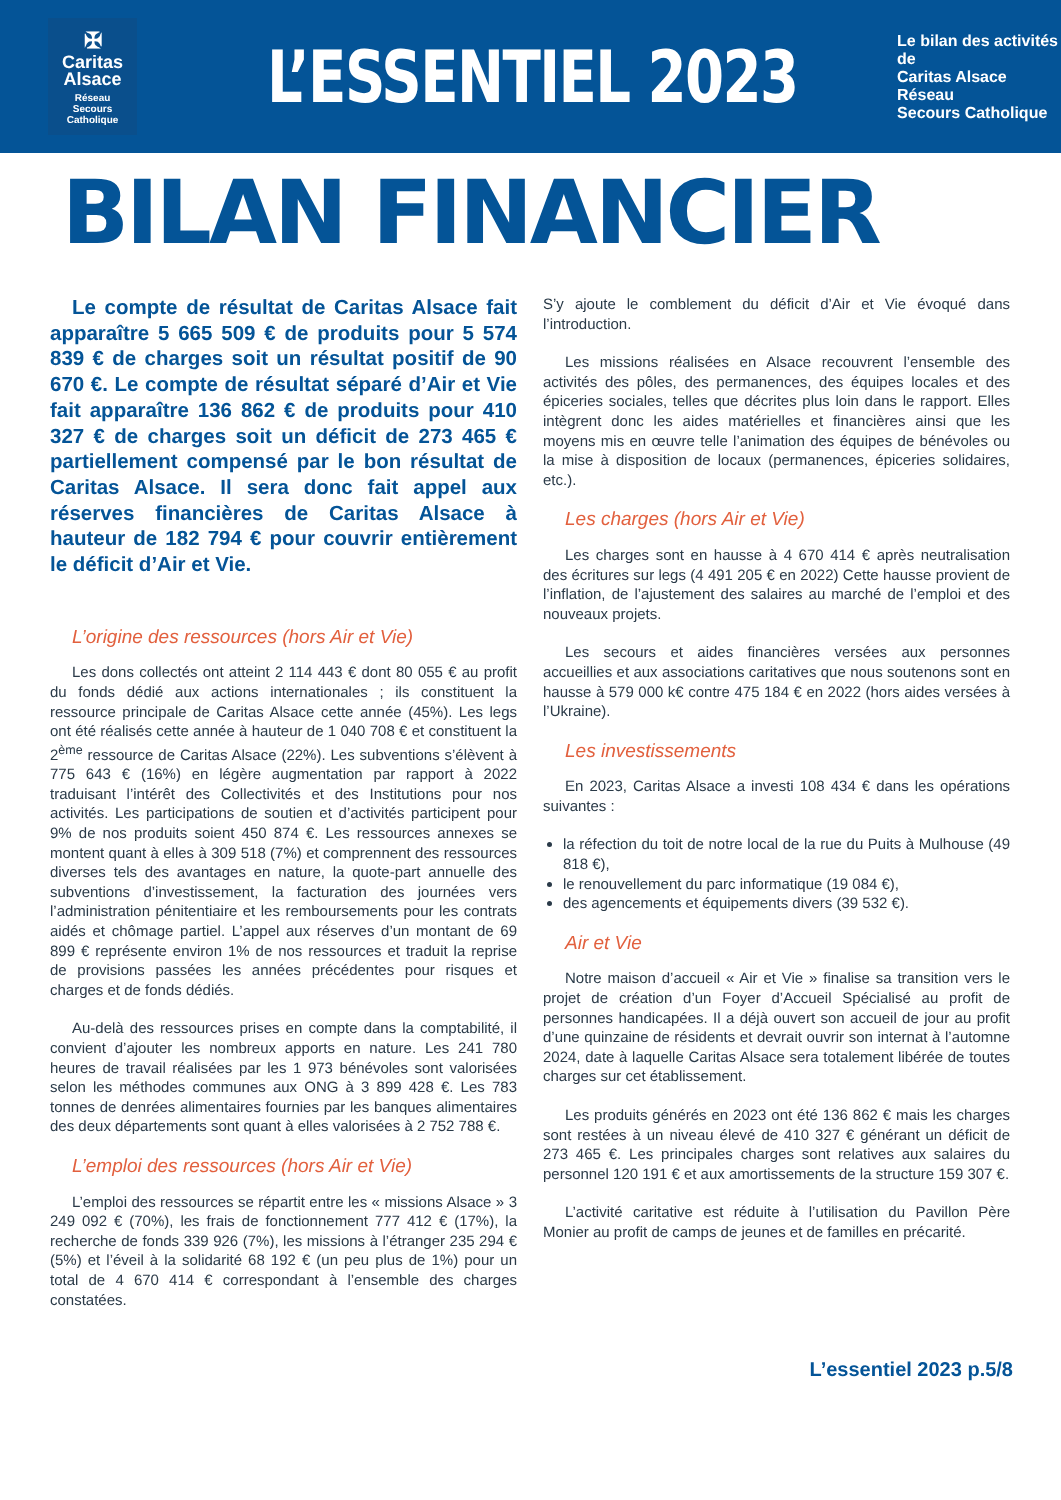✠
Caritas
Alsace
Réseau
Secours Catholique
L’ESSENTIEL 2023
Le bilan des activités de
Caritas Alsace Réseau
Secours Catholique
BILAN FINANCIER
Le compte de résultat de Caritas Alsace fait apparaître 5 665 509 € de produits pour 5 574 839 € de charges soit un résultat positif de 90 670 €. Le compte de résultat séparé d’Air et Vie fait apparaître 136 862 € de produits pour 410 327 € de charges soit un déficit de 273 465 € partiellement compensé par le bon résultat de Caritas Alsace. Il sera donc fait appel aux réserves financières de Caritas Alsace à hauteur de 182 794 € pour couvrir entièrement le déficit d’Air et Vie.
L’origine des ressources (hors Air et Vie)
Les dons collectés ont atteint 2 114 443 € dont 80 055 € au profit du fonds dédié aux actions internationales ; ils constituent la ressource principale de Caritas Alsace cette année (45%). Les legs ont été réalisés cette année à hauteur de 1 040 708 € et constituent la 2<sup>ème</sup> ressource de Caritas Alsace (22%). Les subventions s’élèvent à 775 643 € (16%) en légère augmentation par rapport à 2022 traduisant l’intérêt des Collectivités et des Institutions pour nos activités. Les participations de soutien et d’activités participent pour 9% de nos produits soient 450 874 €. Les ressources annexes se montent quant à elles à 309 518 (7%) et comprennent des ressources diverses tels des avantages en nature, la quote-part annuelle des subventions d’investissement, la facturation des journées vers l’administration pénitentiaire et les remboursements pour les contrats aidés et chômage partiel. L’appel aux réserves d’un montant de 69 899 € représente environ 1% de nos ressources et traduit la reprise de provisions passées les années précédentes pour risques et charges et de fonds dédiés.
Au-delà des ressources prises en compte dans la comptabilité, il convient d’ajouter les nombreux apports en nature. Les 241 780 heures de travail réalisées par les 1 973 bénévoles sont valorisées selon les méthodes communes aux ONG à 3 899 428 €. Les 783 tonnes de denrées alimentaires fournies par les banques alimentaires des deux départements sont quant à elles valorisées à 2 752 788 €.
L’emploi des ressources (hors Air et Vie)
L’emploi des ressources se répartit entre les « missions Alsace » 3 249 092 € (70%), les frais de fonctionnement 777 412 € (17%), la recherche de fonds 339 926 (7%), les missions à l’étranger 235 294 € (5%) et l’éveil à la solidarité 68 192 € (un peu plus de 1%) pour un total de 4 670 414 € correspondant à l’ensemble des charges constatées.
S’y ajoute le comblement du déficit d’Air et Vie évoqué dans l’introduction.
Les missions réalisées en Alsace recouvrent l’ensemble des activités des pôles, des permanences, des équipes locales et des épiceries sociales, telles que décrites plus loin dans le rapport. Elles intègrent donc les aides matérielles et financières ainsi que les moyens mis en œuvre telle l’animation des équipes de bénévoles ou la mise à disposition de locaux (permanences, épiceries solidaires, etc.).
Les charges (hors Air et Vie)
Les charges sont en hausse à 4 670 414 € après neutralisation des écritures sur legs (4 491 205 € en 2022) Cette hausse provient de l’inflation, de l’ajustement des salaires au marché de l’emploi et des nouveaux projets.
Les secours et aides financières versées aux personnes accueillies et aux associations caritatives que nous soutenons sont en hausse à 579 000 k€ contre 475 184 € en 2022 (hors aides versées à l’Ukraine).
Les investissements
En 2023, Caritas Alsace a investi 108 434 € dans les opérations suivantes :
la réfection du toit de notre local de la rue du Puits à Mulhouse (49 818 €),
le renouvellement du parc informatique (19 084 €),
des agencements et équipements divers (39 532 €).
Air et Vie
Notre maison d’accueil « Air et Vie » finalise sa transition vers le projet de création d’un Foyer d’Accueil Spécialisé au profit de personnes handicapées. Il a déjà ouvert son accueil de jour au profit d’une quinzaine de résidents et devrait ouvrir son internat à l’automne 2024, date à laquelle Caritas Alsace sera totalement libérée de toutes charges sur cet établissement.
Les produits générés en 2023 ont été 136 862 € mais les charges sont restées à un niveau élevé de 410 327 € générant un déficit de 273 465 €. Les principales charges sont relatives aux salaires du personnel 120 191 € et aux amortissements de la structure 159 307 €.
L’activité caritative est réduite à l’utilisation du Pavillon Père Monier au profit de camps de jeunes et de familles en précarité.
L’essentiel 2023 p.5/8